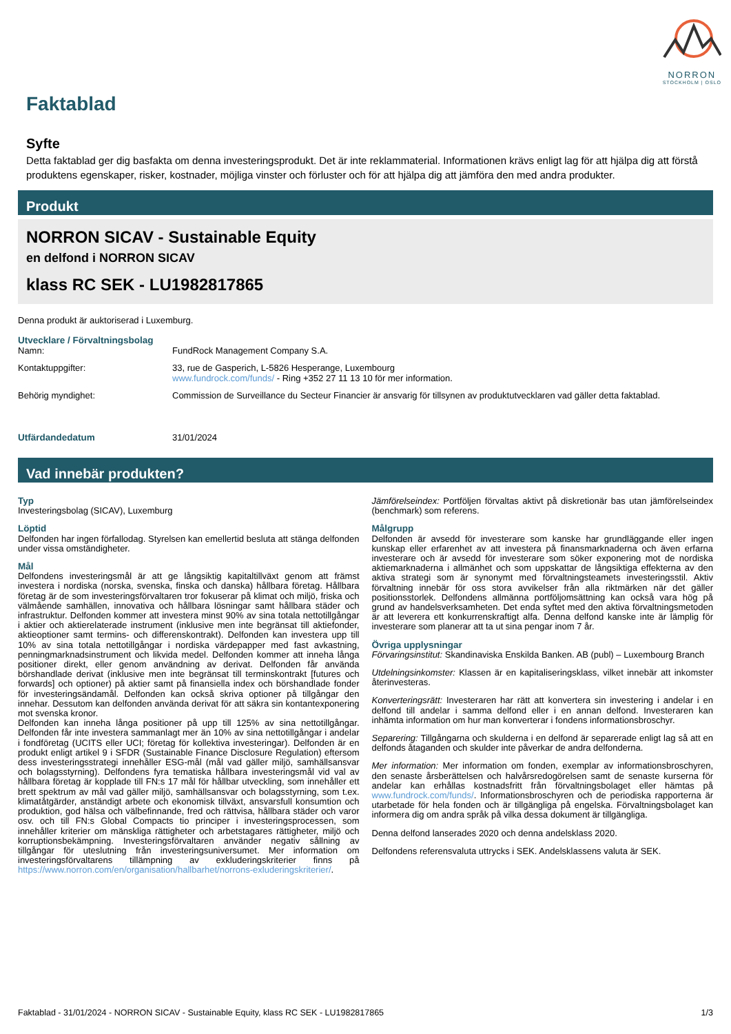NORRON
STOCKHOLM | OSLO
Faktablad
Syfte
Detta faktablad ger dig basfakta om denna investeringsprodukt. Det är inte reklammaterial. Informationen krävs enligt lag för att hjälpa dig att förstå produktens egenskaper, risker, kostnader, möjliga vinster och förluster och för att hjälpa dig att jämföra den med andra produkter.
Produkt
NORRON SICAV - Sustainable Equity
en delfond i NORRON SICAV
klass RC SEK - LU1982817865
Denna produkt är auktoriserad i Luxemburg.
Utvecklare / Förvaltningsbolag
| Namn: | FundRock Management Company S.A. |
| Kontaktuppgifter: | 33, rue de Gasperich, L-5826 Hesperange, Luxembourg www.fundrock.com/funds/ - Ring +352 27 11 13 10 för mer information. |
| Behörig myndighet: | Commission de Surveillance du Secteur Financier är ansvarig för tillsynen av produktutvecklaren vad gäller detta faktablad. |
| Utfärdandedatum | 31/01/2024 |
Vad innebär produkten?
Typ
Investeringsbolag (SICAV), Luxemburg
Löptid
Delfonden har ingen förfallodag. Styrelsen kan emellertid besluta att stänga delfonden under vissa omständigheter.
Mål
Delfondens investeringsmål är att ge långsiktig kapitaltillväxt genom att främst investera i nordiska (norska, svenska, finska och danska) hållbara företag. Hållbara företag är de som investeringsförvaltaren tror fokuserar på klimat och miljö, friska och välmående samhällen, innovativa och hållbara lösningar samt hållbara städer och infrastruktur. Delfonden kommer att investera minst 90% av sina totala nettotillgångar i aktier och aktierelaterade instrument (inklusive men inte begränsat till aktiefonder, aktieoptioner samt termins- och differenskontrakt). Delfonden kan investera upp till 10% av sina totala nettotillgångar i nordiska värdepapper med fast avkastning, penningmarknadsinstrument och likvida medel. Delfonden kommer att inneha långa positioner direkt, eller genom användning av derivat. Delfonden får använda börshandlade derivat (inklusive men inte begränsat till terminskontrakt [futures och forwards] och optioner) på aktier samt på finansiella index och börshandlade fonder för investeringsändamål. Delfonden kan också skriva optioner på tillgångar den innehar. Dessutom kan delfonden använda derivat för att säkra sin kontantexponering mot svenska kronor.
Delfonden kan inneha långa positioner på upp till 125% av sina nettotillgångar. Delfonden får inte investera sammanlagt mer än 10% av sina nettotillgångar i andelar i fondföretag (UCITS eller UCI; företag för kollektiva investeringar). Delfonden är en produkt enligt artikel 9 i SFDR (Sustainable Finance Disclosure Regulation) eftersom dess investeringsstrategi innehåller ESG-mål (mål vad gäller miljö, samhällsansvar och bolagsstyrning). Delfondens fyra tematiska hållbara investeringsmål vid val av hållbara företag är kopplade till FN:s 17 mål för hållbar utveckling, som innehåller ett brett spektrum av mål vad gäller miljö, samhällsansvar och bolagsstyrning, som t.ex. klimatåtgärder, anständigt arbete och ekonomisk tillväxt, ansvarsfull konsumtion och produktion, god hälsa och välbefinnande, fred och rättvisa, hållbara städer och varor osv. och till FN:s Global Compacts tio principer i investeringsprocessen, som innehåller kriterier om mänskliga rättigheter och arbetstagares rättigheter, miljö och korruptionsbekämpning. Investeringsförvaltaren använder negativ sållning av tillgångar för uteslutning från investeringsuniversumet. Mer information om investeringsförvaltarens tillämpning av exkluderingskriterier finns på https://www.norron.com/en/organisation/hallbarhet/norrons-exluderingskriterier/.
Jämförelseindex: Portföljen förvaltas aktivt på diskretionär bas utan jämförelseindex (benchmark) som referens.
Målgrupp
Delfonden är avsedd för investerare som kanske har grundläggande eller ingen kunskap eller erfarenhet av att investera på finansmarknaderna och även erfarna investerare och är avsedd för investerare som söker exponering mot de nordiska aktiemarknaderna i allmänhet och som uppskattar de långsiktiga effekterna av den aktiva strategi som är synonymt med förvaltningsteamets investeringsstil. Aktiv förvaltning innebär för oss stora avvikelser från alla riktmärken när det gäller positionsstorlek. Delfondens allmänna portföljomsättning kan också vara hög på grund av handelsverksamheten. Det enda syftet med den aktiva förvaltningsmetoden är att leverera ett konkurrenskraftigt alfa. Denna delfond kanske inte är lämplig för investerare som planerar att ta ut sina pengar inom 7 år.
Övriga upplysningar
Förvaringsinstitut: Skandinaviska Enskilda Banken. AB (publ) – Luxembourg Branch
Utdelningsinkomster: Klassen är en kapitaliseringsklass, vilket innebär att inkomster återinvesteras.
Konverteringsrätt: Investeraren har rätt att konvertera sin investering i andelar i en delfond till andelar i samma delfond eller i en annan delfond. Investeraren kan inhämta information om hur man konverterar i fondens informationsbroschyr.
Separering: Tillgångarna och skulderna i en delfond är separerade enligt lag så att en delfonds åtaganden och skulder inte påverkar de andra delfonderna.
Mer information: Mer information om fonden, exemplar av informationsbroschyren, den senaste årsberättelsen och halvårsredogörelsen samt de senaste kurserna för andelar kan erhållas kostnadsfritt från förvaltningsbolaget eller hämtas på www.fundrock.com/funds/. Informationsbroschyren och de periodiska rapporterna är utarbetade för hela fonden och är tillgängliga på engelska. Förvaltningsbolaget kan informera dig om andra språk på vilka dessa dokument är tillgängliga.
Denna delfond lanserades 2020 och denna andelsklass 2020.
Delfondens referensvaluta uttrycks i SEK. Andelsklassens valuta är SEK.
Faktablad - 31/01/2024 - NORRON SICAV - Sustainable Equity, klass RC SEK - LU1982817865 1/3